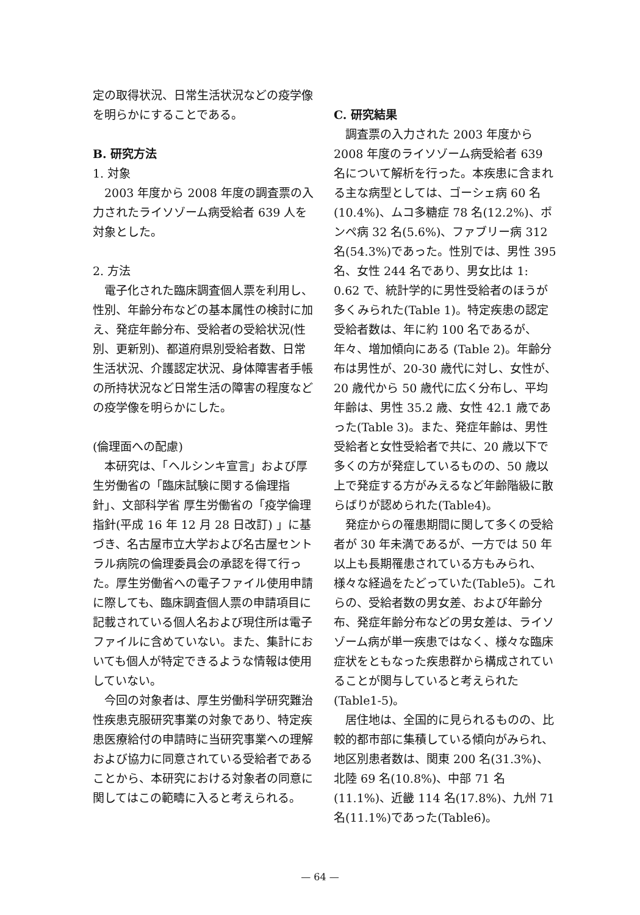定の取得状況、日常生活状況などの疫学像を明らかにすることである。
B. 研究方法
1. 対象
2003 年度から 2008 年度の調査票の入力されたライソゾーム病受給者 639 人を対象とした。
2. 方法
電子化された臨床調査個人票を利用し、性別、年齢分布などの基本属性の検討に加え、発症年齢分布、受給者の受給状況(性別、更新別)、都道府県別受給者数、日常生活状況、介護認定状況、身体障害者手帳の所持状況など日常生活の障害の程度などの疫学像を明らかにした。
(倫理面への配慮)
本研究は、「ヘルシンキ宣言」および厚生労働省の「臨床試験に関する倫理指針」、文部科学省 厚生労働省の「疫学倫理指針(平成 16 年 12 月 28 日改訂) 」に基づき、名古屋市立大学および名古屋セントラル病院の倫理委員会の承認を得て行った。厚生労働省への電子ファイル使用申請に際しても、臨床調査個人票の申請項目に記載されている個人名および現住所は電子ファイルに含めていない。また、集計においても個人が特定できるような情報は使用していない。
今回の対象者は、厚生労働科学研究難治性疾患克服研究事業の対象であり、特定疾患医療給付の申請時に当研究事業への理解および協力に同意されている受給者であることから、本研究における対象者の同意に関してはこの範疇に入ると考えられる。
C. 研究結果
調査票の入力された 2003 年度から 2008 年度のライソゾーム病受給者 639 名について解析を行った。本疾患に含まれる主な病型としては、ゴーシェ病 60 名(10.4%)、ムコ多糖症 78 名(12.2%)、ポンペ病 32 名(5.6%)、ファブリー病 312 名(54.3%)であった。性別では、男性 395 名、女性 244 名であり、男女比は 1: 0.62 で、統計学的に男性受給者のほうが多くみられた(Table 1)。特定疾患の認定受給者数は、年に約 100 名であるが、年々、増加傾向にある (Table 2)。年齢分布は男性が、20-30 歳代に対し、女性が、20 歳代から 50 歳代に広く分布し、平均年齢は、男性 35.2 歳、女性 42.1 歳であった(Table 3)。また、発症年齢は、男性受給者と女性受給者で共に、20 歳以下で多くの方が発症しているものの、50 歳以上で発症する方がみえるなど年齢階級に散らばりが認められた(Table4)。
発症からの罹患期間に関して多くの受給者が 30 年未満であるが、一方では 50 年以上も長期罹患されている方もみられ、様々な経過をたどっていた(Table5)。これらの、受給者数の男女差、および年齢分布、発症年齢分布などの男女差は、ライソゾーム病が単一疾患ではなく、様々な臨床症状をともなった疾患群から構成されていることが関与していると考えられた(Table1-5)。
居住地は、全国的に見られるものの、比較的都市部に集積している傾向がみられ、地区別患者数は、関東 200 名(31.3%)、北陸 69 名(10.8%)、中部 71 名(11.1%)、近畿 114 名(17.8%)、九州 71 名(11.1%)であった(Table6)。
— 64 —